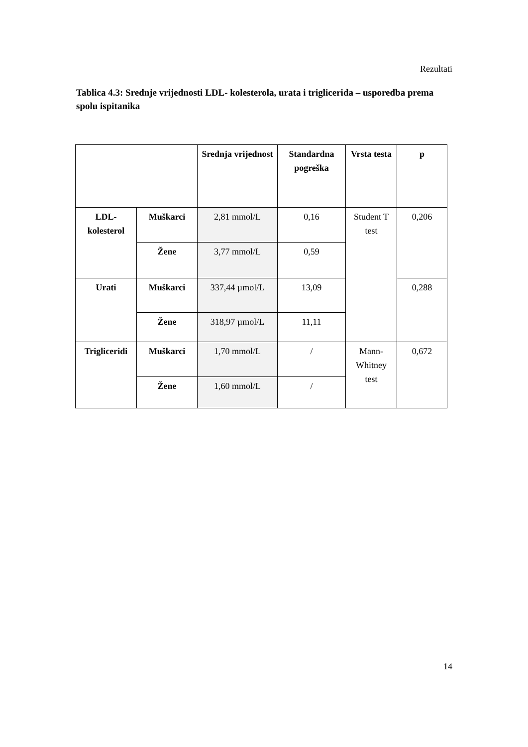Rezultati
Tablica 4.3: Srednje vrijednosti LDL- kolesterola, urata i triglicerida – usporedba prema spolu ispitanika
| | | Srednja vrijednost | Standardna pogreška | Vrsta testa | p |
| --- | --- | --- | --- | --- | --- |
| LDL-kolesterol | Muškarci | 2,81 mmol/L | 0,16 | Student T test | 0,206 |
| | Žene | 3,77 mmol/L | 0,59 | | |
| Urati | Muškarci | 337,44 µmol/L | 13,09 | | 0,288 |
| | Žene | 318,97 µmol/L | 11,11 | | |
| Trigliceridi | Muškarci | 1,70 mmol/L | / | Mann-Whitney test | 0,672 |
| | Žene | 1,60 mmol/L | / | | |
14